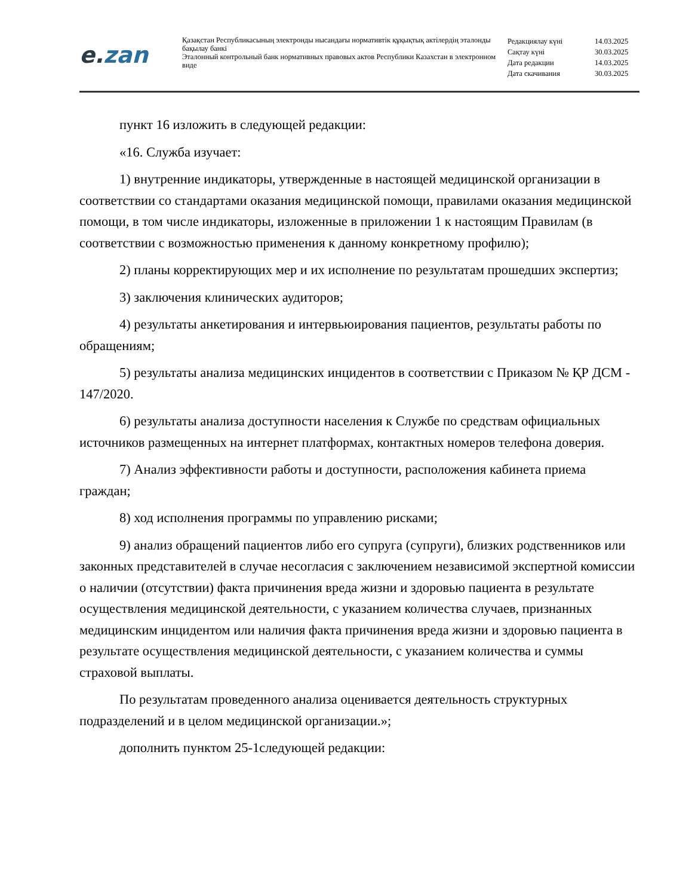e. zan
Қазақстан Республикасының электронды нысандағы нормативтік құқықтық актілердің эталонды бақылау банкі
Эталонный контрольный банк нормативных правовых актов Республики Казахстан в электронном виде
| Редакциялау күні | 14.03.2025 |
| Сақтау күні | 30.03.2025 |
| Дата редакции | 14.03.2025 |
| Дата скачивания | 30.03.2025 |
пункт 16 изложить в следующей редакции:
«16. Служба изучает:
1) внутренние индикаторы, утвержденные в настоящей медицинской организации в соответствии со стандартами оказания медицинской помощи, правилами оказания медицинской помощи, в том числе индикаторы, изложенные в приложении 1 к настоящим Правилам (в соответствии с возможностью применения к данному конкретному профилю);
2) планы корректирующих мер и их исполнение по результатам прошедших экспертиз;
3) заключения клинических аудиторов;
4) результаты анкетирования и интервьюирования пациентов, результаты работы по обращениям;
5) результаты анализа медицинских инцидентов в соответствии с Приказом № ҚР ДСМ - 147/2020.
6) результаты анализа доступности населения к Службе по средствам официальных источников размещенных на интернет платформах, контактных номеров телефона доверия.
7) Анализ эффективности работы и доступности, расположения кабинета приема граждан;
8) ход исполнения программы по управлению рисками;
9) анализ обращений пациентов либо его супруга (супруги), близких родственников или законных представителей в случае несогласия с заключением независимой экспертной комиссии о наличии (отсутствии) факта причинения вреда жизни и здоровью пациента в результате осуществления медицинской деятельности, с указанием количества случаев, признанных медицинским инцидентом или наличия факта причинения вреда жизни и здоровью пациента в результате осуществления медицинской деятельности, с указанием количества и суммы страховой выплаты.
По результатам проведенного анализа оценивается деятельность структурных подразделений и в целом медицинской организации.»;
дополнить пунктом 25-1следующей редакции: